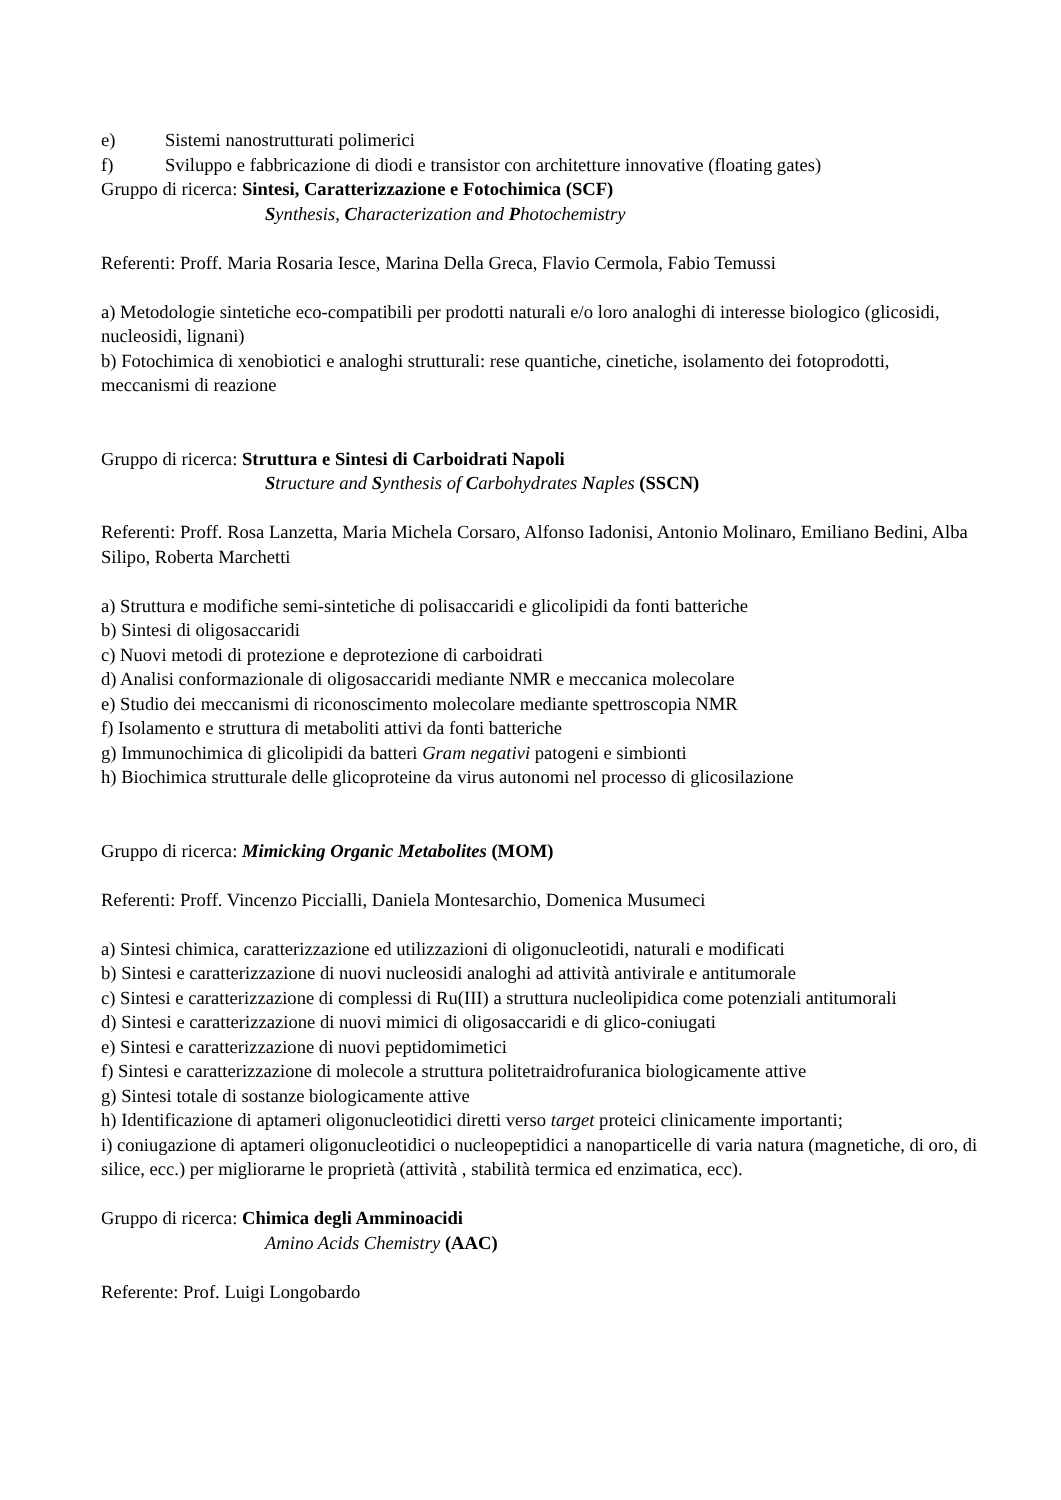e) Sistemi nanostrutturati polimerici
f) Sviluppo e fabbricazione di diodi e transistor con architetture innovative (floating gates)
Gruppo di ricerca: Sintesi, Caratterizzazione e Fotochimica (SCF)
Synthesis, Characterization and Photochemistry
Referenti: Proff. Maria Rosaria Iesce, Marina Della Greca, Flavio Cermola, Fabio Temussi
a) Metodologie sintetiche eco-compatibili per prodotti naturali e/o loro analoghi di interesse biologico (glicosidi, nucleosidi, lignani)
b) Fotochimica di xenobiotici e analoghi strutturali: rese quantiche, cinetiche, isolamento dei fotoprodotti, meccanismi di reazione
Gruppo di ricerca: Struttura e Sintesi di Carboidrati Napoli
Structure and Synthesis of Carbohydrates Naples (SSCN)
Referenti: Proff. Rosa Lanzetta, Maria Michela Corsaro, Alfonso Iadonisi, Antonio Molinaro, Emiliano Bedini, Alba Silipo, Roberta Marchetti
a) Struttura e modifiche semi-sintetiche di polisaccaridi e glicolipidi da fonti batteriche
b) Sintesi di oligosaccaridi
c) Nuovi metodi di protezione e deprotezione di carboidrati
d) Analisi conformazionale di oligosaccaridi mediante NMR e meccanica molecolare
e) Studio dei meccanismi di riconoscimento molecolare mediante spettroscopia NMR
f) Isolamento e struttura di metaboliti attivi da fonti batteriche
g) Immunochimica di glicolipidi da batteri Gram negativi patogeni e simbionti
h) Biochimica strutturale delle glicoproteine da virus autonomi nel processo di glicosilazione
Gruppo di ricerca: Mimicking Organic Metabolites (MOM)
Referenti: Proff. Vincenzo Piccialli, Daniela Montesarchio, Domenica Musumeci
a) Sintesi chimica, caratterizzazione ed utilizzazioni di oligonucleotidi, naturali e modificati
b) Sintesi e caratterizzazione di nuovi nucleosidi analoghi ad attività antivirale e antitumorale
c) Sintesi e caratterizzazione di complessi di Ru(III) a struttura nucleolipidica come potenziali antitumorali
d) Sintesi e caratterizzazione di nuovi mimici di oligosaccaridi e di glico-coniugati
e) Sintesi e caratterizzazione di nuovi peptidomimetici
f) Sintesi e caratterizzazione di molecole a struttura politetraidrofuranica biologicamente attive
g) Sintesi totale di sostanze biologicamente attive
h) Identificazione di aptameri oligonucleotidici diretti verso target proteici clinicamente importanti;
i) coniugazione di aptameri oligonucleotidici o nucleopeptidici a nanoparticelle di varia natura (magnetiche, di oro, di silice, ecc.) per migliorarne le proprietà (attività , stabilità termica ed enzimatica, ecc).
Gruppo di ricerca: Chimica degli Amminoacidi
Amino Acids Chemistry (AAC)
Referente: Prof. Luigi Longobardo